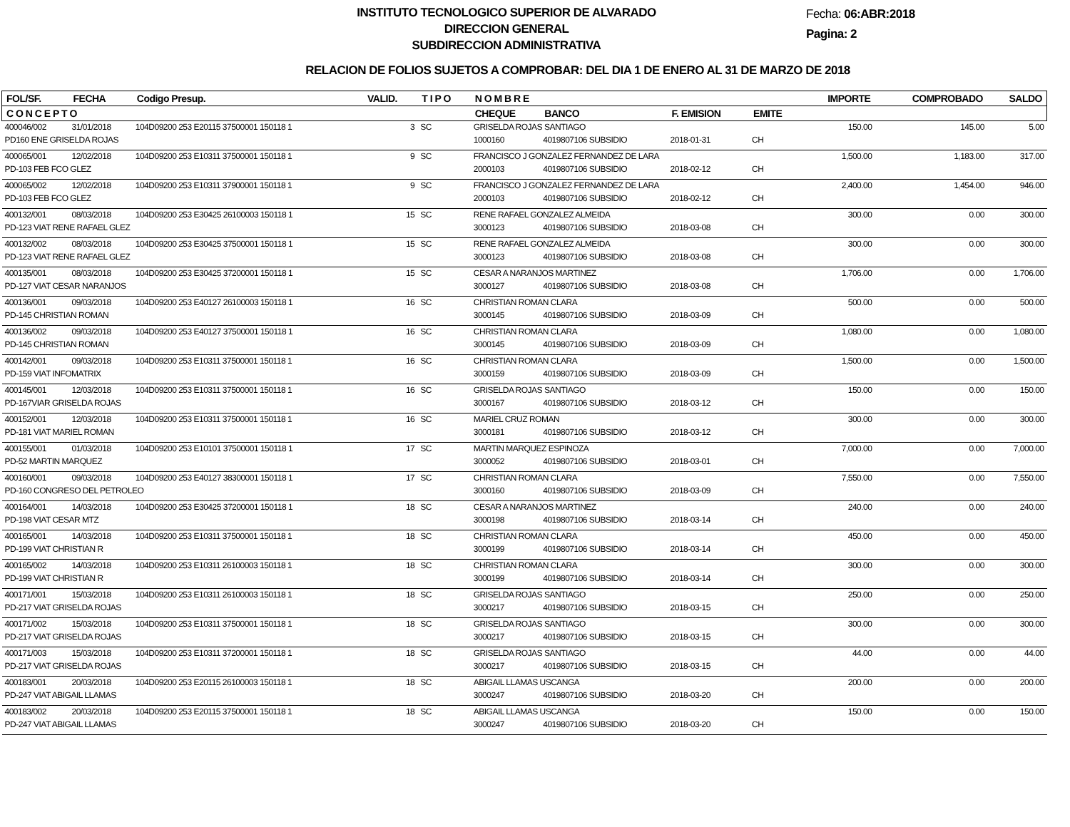INSTITUTO TECNOLOGICO SUPERIOR DE ALVARADO
DIRECCION GENERAL
SUBDIRECCION ADMINISTRATIVA
Fecha: 06:ABR:2018
Pagina: 2
RELACION DE FOLIOS SUJETOS A COMPROBAR: DEL DIA 1 DE ENERO AL 31 DE MARZO DE 2018
| FOL/SF. | FECHA | Codigo Presup. | VALID. | T I P O | N O M B R E | | | | IMPORTE | COMPROBADO | SALDO |
| --- | --- | --- | --- | --- | --- | --- | --- | --- | --- | --- | --- |
| C O N C E P T O | | | | | CHEQUE | BANCO | F. EMISION | EMITE | | | |
| 400046/002 | 31/01/2018 | 104D09200 253 E20115 37500001 150118 1 | 3 | SC | GRISELDA ROJAS SANTIAGO | | | | 150.00 | 145.00 | 5.00 |
| PD160 ENE GRISELDA ROJAS | | | | | 1000160 | 4019807106 SUBSIDIO | 2018-01-31 | CH | | | |
| 400065/001 | 12/02/2018 | 104D09200 253 E10311 37500001 150118 1 | 9 | SC | FRANCISCO J GONZALEZ FERNANDEZ DE LARA | | | | 1,500.00 | 1,183.00 | 317.00 |
| PD-103 FEB FCO GLEZ | | | | | 2000103 | 4019807106 SUBSIDIO | 2018-02-12 | CH | | | |
| 400065/002 | 12/02/2018 | 104D09200 253 E10311 37900001 150118 1 | 9 | SC | FRANCISCO J GONZALEZ FERNANDEZ DE LARA | | | | 2,400.00 | 1,454.00 | 946.00 |
| PD-103 FEB FCO GLEZ | | | | | 2000103 | 4019807106 SUBSIDIO | 2018-02-12 | CH | | | |
| 400132/001 | 08/03/2018 | 104D09200 253 E30425 26100003 150118 1 | 15 | SC | RENE RAFAEL GONZALEZ ALMEIDA | | | | 300.00 | 0.00 | 300.00 |
| PD-123 VIAT RENE RAFAEL GLEZ | | | | | 3000123 | 4019807106 SUBSIDIO | 2018-03-08 | CH | | | |
| 400132/002 | 08/03/2018 | 104D09200 253 E30425 37500001 150118 1 | 15 | SC | RENE RAFAEL GONZALEZ ALMEIDA | | | | 300.00 | 0.00 | 300.00 |
| PD-123 VIAT RENE RAFAEL GLEZ | | | | | 3000123 | 4019807106 SUBSIDIO | 2018-03-08 | CH | | | |
| 400135/001 | 08/03/2018 | 104D09200 253 E30425 37200001 150118 1 | 15 | SC | CESAR A NARANJOS MARTINEZ | | | | 1,706.00 | 0.00 | 1,706.00 |
| PD-127 VIAT CESAR NARANJOS | | | | | 3000127 | 4019807106 SUBSIDIO | 2018-03-08 | CH | | | |
| 400136/001 | 09/03/2018 | 104D09200 253 E40127 26100003 150118 1 | 16 | SC | CHRISTIAN ROMAN CLARA | | | | 500.00 | 0.00 | 500.00 |
| PD-145 CHRISTIAN ROMAN | | | | | 3000145 | 4019807106 SUBSIDIO | 2018-03-09 | CH | | | |
| 400136/002 | 09/03/2018 | 104D09200 253 E40127 37500001 150118 1 | 16 | SC | CHRISTIAN ROMAN CLARA | | | | 1,080.00 | 0.00 | 1,080.00 |
| PD-145 CHRISTIAN ROMAN | | | | | 3000145 | 4019807106 SUBSIDIO | 2018-03-09 | CH | | | |
| 400142/001 | 09/03/2018 | 104D09200 253 E10311 37500001 150118 1 | 16 | SC | CHRISTIAN ROMAN CLARA | | | | 1,500.00 | 0.00 | 1,500.00 |
| PD-159 VIAT INFOMATRIX | | | | | 3000159 | 4019807106 SUBSIDIO | 2018-03-09 | CH | | | |
| 400145/001 | 12/03/2018 | 104D09200 253 E10311 37500001 150118 1 | 16 | SC | GRISELDA ROJAS SANTIAGO | | | | 150.00 | 0.00 | 150.00 |
| PD-167VIAR GRISELDA ROJAS | | | | | 3000167 | 4019807106 SUBSIDIO | 2018-03-12 | CH | | | |
| 400152/001 | 12/03/2018 | 104D09200 253 E10311 37500001 150118 1 | 16 | SC | MARIEL CRUZ ROMAN | | | | 300.00 | 0.00 | 300.00 |
| PD-181 VIAT MARIEL ROMAN | | | | | 3000181 | 4019807106 SUBSIDIO | 2018-03-12 | CH | | | |
| 400155/001 | 01/03/2018 | 104D09200 253 E10101 37500001 150118 1 | 17 | SC | MARTIN MARQUEZ ESPINOZA | | | | 7,000.00 | 0.00 | 7,000.00 |
| PD-52 MARTIN MARQUEZ | | | | | 3000052 | 4019807106 SUBSIDIO | 2018-03-01 | CH | | | |
| 400160/001 | 09/03/2018 | 104D09200 253 E40127 38300001 150118 1 | 17 | SC | CHRISTIAN ROMAN CLARA | | | | 7,550.00 | 0.00 | 7,550.00 |
| PD-160 CONGRESO DEL PETROLEO | | | | | 3000160 | 4019807106 SUBSIDIO | 2018-03-09 | CH | | | |
| 400164/001 | 14/03/2018 | 104D09200 253 E30425 37200001 150118 1 | 18 | SC | CESAR A NARANJOS MARTINEZ | | | | 240.00 | 0.00 | 240.00 |
| PD-198 VIAT CESAR MTZ | | | | | 3000198 | 4019807106 SUBSIDIO | 2018-03-14 | CH | | | |
| 400165/001 | 14/03/2018 | 104D09200 253 E10311 37500001 150118 1 | 18 | SC | CHRISTIAN ROMAN CLARA | | | | 450.00 | 0.00 | 450.00 |
| PD-199 VIAT CHRISTIAN R | | | | | 3000199 | 4019807106 SUBSIDIO | 2018-03-14 | CH | | | |
| 400165/002 | 14/03/2018 | 104D09200 253 E10311 26100003 150118 1 | 18 | SC | CHRISTIAN ROMAN CLARA | | | | 300.00 | 0.00 | 300.00 |
| PD-199 VIAT CHRISTIAN R | | | | | 3000199 | 4019807106 SUBSIDIO | 2018-03-14 | CH | | | |
| 400171/001 | 15/03/2018 | 104D09200 253 E10311 26100003 150118 1 | 18 | SC | GRISELDA ROJAS SANTIAGO | | | | 250.00 | 0.00 | 250.00 |
| PD-217 VIAT GRISELDA ROJAS | | | | | 3000217 | 4019807106 SUBSIDIO | 2018-03-15 | CH | | | |
| 400171/002 | 15/03/2018 | 104D09200 253 E10311 37500001 150118 1 | 18 | SC | GRISELDA ROJAS SANTIAGO | | | | 300.00 | 0.00 | 300.00 |
| PD-217 VIAT GRISELDA ROJAS | | | | | 3000217 | 4019807106 SUBSIDIO | 2018-03-15 | CH | | | |
| 400171/003 | 15/03/2018 | 104D09200 253 E10311 37200001 150118 1 | 18 | SC | GRISELDA ROJAS SANTIAGO | | | | 44.00 | 0.00 | 44.00 |
| PD-217 VIAT GRISELDA ROJAS | | | | | 3000217 | 4019807106 SUBSIDIO | 2018-03-15 | CH | | | |
| 400183/001 | 20/03/2018 | 104D09200 253 E20115 26100003 150118 1 | 18 | SC | ABIGAIL LLAMAS USCANGA | | | | 200.00 | 0.00 | 200.00 |
| PD-247 VIAT ABIGAIL LLAMAS | | | | | 3000247 | 4019807106 SUBSIDIO | 2018-03-20 | CH | | | |
| 400183/002 | 20/03/2018 | 104D09200 253 E20115 37500001 150118 1 | 18 | SC | ABIGAIL LLAMAS USCANGA | | | | 150.00 | 0.00 | 150.00 |
| PD-247 VIAT ABIGAIL LLAMAS | | | | | 3000247 | 4019807106 SUBSIDIO | 2018-03-20 | CH | | | |